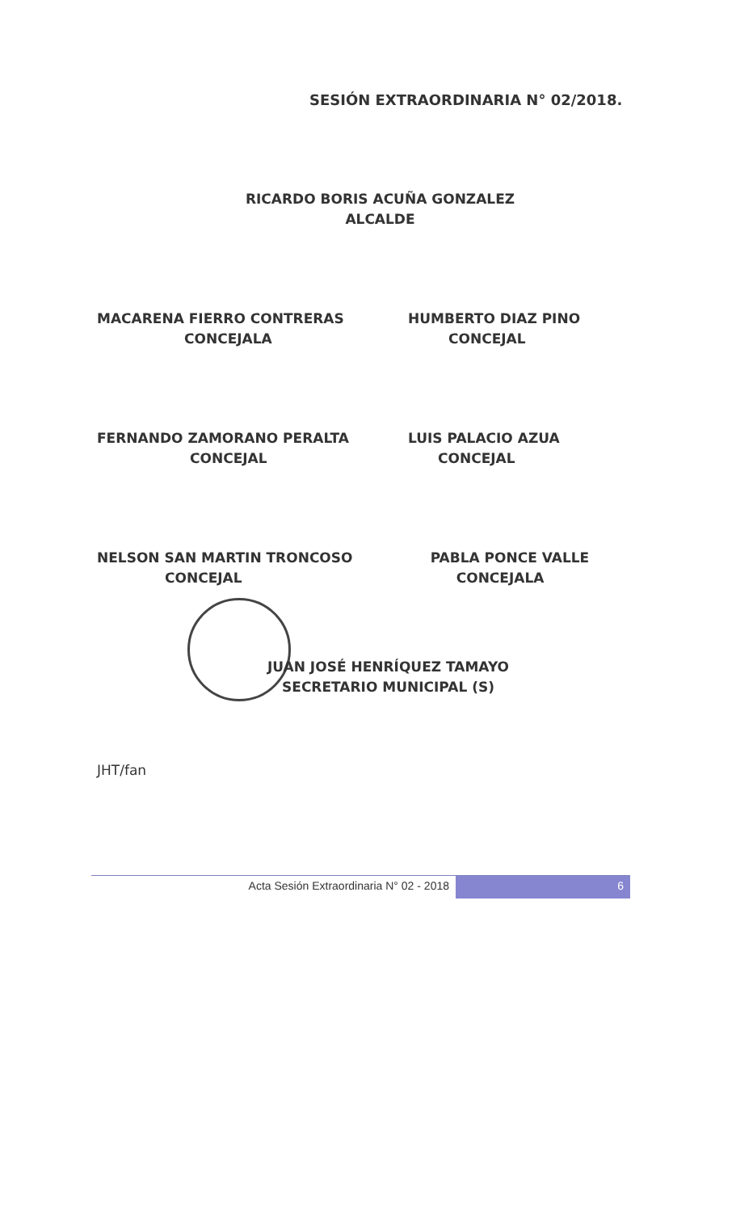SESIÓN EXTRAORDINARIA N° 02/2018.
RICARDO BORIS ACUÑA GONZALEZ
ALCALDE
MACARENA FIERRO CONTRERAS
CONCEJALA
HUMBERTO DIAZ PINO
CONCEJAL
FERNANDO ZAMORANO PERALTA
CONCEJAL
LUIS PALACIO AZUA
CONCEJAL
NELSON SAN MARTIN TRONCOSO
CONCEJAL
PABLA PONCE VALLE
CONCEJALA
JUAN JOSÉ HENRÍQUEZ TAMAYO
SECRETARIO MUNICIPAL (S)
JHT/fan
Acta Sesión Extraordinaria N° 02 - 2018
6